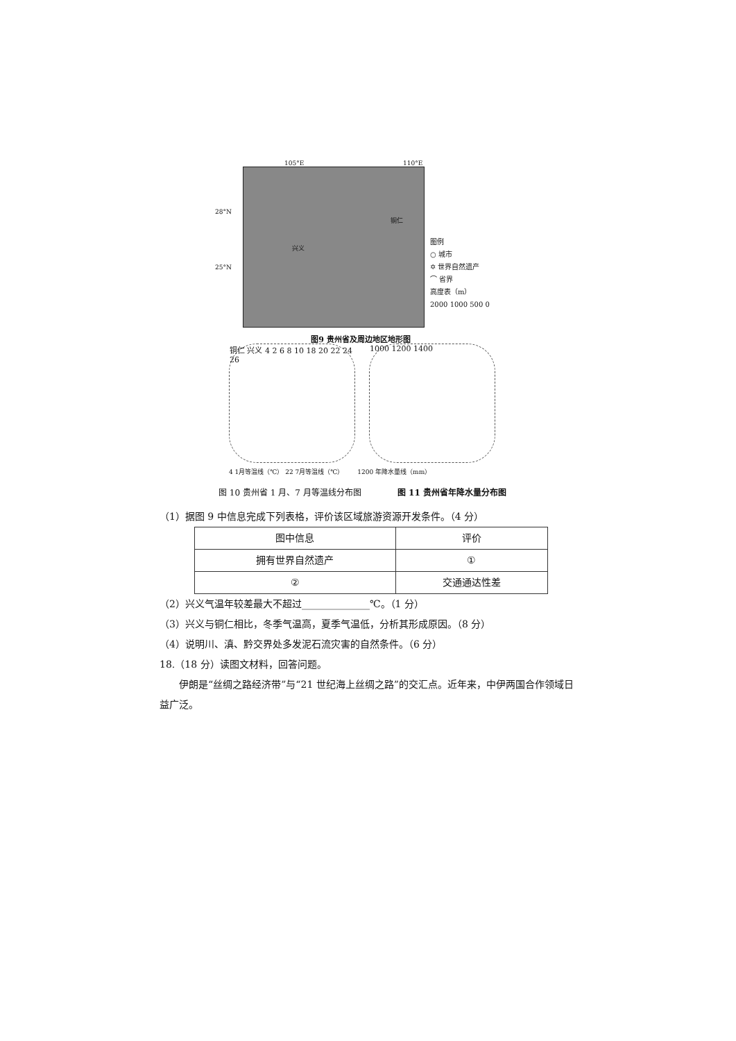105°E 110°E
28°N
25°N
铜仁
兴义
图9 贵州省及周边地区地形图
图例
○ 城市
✡ 世界自然遗产
⌒ 省界
高度表（m）
2000 1000 500 0
铜仁 兴义 4 2 6 8 10 18 20 22 24 26
1000 1200 1400
4 1月等温线（℃） 22 7月等温线（℃） 1200 年降水量线（mm）
图 10 贵州省 1 月、7 月等温线分布图 图 11 贵州省年降水量分布图
（1）据图 9 中信息完成下列表格，评价该区域旅游资源开发条件。（4 分）
| 图中信息 | 评价 |
| --- | --- |
| 拥有世界自然遗产 | ① |
| ② | 交通通达性差 |
（2）兴义气温年较差最大不超过______________℃。（1 分）
（3）兴义与铜仁相比，冬季气温高，夏季气温低，分析其形成原因。（8 分）
（4）说明川、滇、黔交界处多发泥石流灾害的自然条件。（6 分）
18.（18 分）读图文材料，回答问题。
伊朗是“丝绸之路经济带”与“21 世纪海上丝绸之路”的交汇点。近年来，中伊两国合作领域日益广泛。